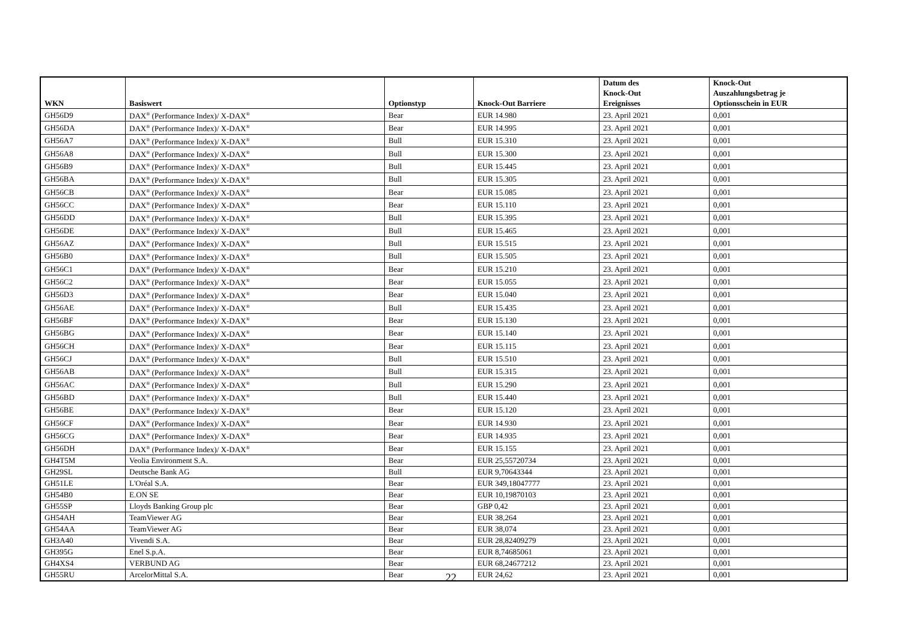| WKN | Basiswert | Optionstyp | Knock-Out Barriere | Datum des Knock-Out Ereignisses | Knock-Out Auszahlungsbetrag je Optionsschein in EUR |
| --- | --- | --- | --- | --- | --- |
| GH56D9 | DAX<sup>®</sup> (Performance Index)/ X-DAX<sup>®</sup> | Bear | EUR 14.980 | 23. April 2021 | 0,001 |
| GH56DA | DAX<sup>®</sup> (Performance Index)/ X-DAX<sup>®</sup> | Bear | EUR 14.995 | 23. April 2021 | 0,001 |
| GH56A7 | DAX<sup>®</sup> (Performance Index)/ X-DAX<sup>®</sup> | Bull | EUR 15.310 | 23. April 2021 | 0,001 |
| GH56A8 | DAX<sup>®</sup> (Performance Index)/ X-DAX<sup>®</sup> | Bull | EUR 15.300 | 23. April 2021 | 0,001 |
| GH56B9 | DAX<sup>®</sup> (Performance Index)/ X-DAX<sup>®</sup> | Bull | EUR 15.445 | 23. April 2021 | 0,001 |
| GH56BA | DAX<sup>®</sup> (Performance Index)/ X-DAX<sup>®</sup> | Bull | EUR 15.305 | 23. April 2021 | 0,001 |
| GH56CB | DAX<sup>®</sup> (Performance Index)/ X-DAX<sup>®</sup> | Bear | EUR 15.085 | 23. April 2021 | 0,001 |
| GH56CC | DAX<sup>®</sup> (Performance Index)/ X-DAX<sup>®</sup> | Bear | EUR 15.110 | 23. April 2021 | 0,001 |
| GH56DD | DAX<sup>®</sup> (Performance Index)/ X-DAX<sup>®</sup> | Bull | EUR 15.395 | 23. April 2021 | 0,001 |
| GH56DE | DAX<sup>®</sup> (Performance Index)/ X-DAX<sup>®</sup> | Bull | EUR 15.465 | 23. April 2021 | 0,001 |
| GH56AZ | DAX<sup>®</sup> (Performance Index)/ X-DAX<sup>®</sup> | Bull | EUR 15.515 | 23. April 2021 | 0,001 |
| GH56B0 | DAX<sup>®</sup> (Performance Index)/ X-DAX<sup>®</sup> | Bull | EUR 15.505 | 23. April 2021 | 0,001 |
| GH56C1 | DAX<sup>®</sup> (Performance Index)/ X-DAX<sup>®</sup> | Bear | EUR 15.210 | 23. April 2021 | 0,001 |
| GH56C2 | DAX<sup>®</sup> (Performance Index)/ X-DAX<sup>®</sup> | Bear | EUR 15.055 | 23. April 2021 | 0,001 |
| GH56D3 | DAX<sup>®</sup> (Performance Index)/ X-DAX<sup>®</sup> | Bear | EUR 15.040 | 23. April 2021 | 0,001 |
| GH56AE | DAX<sup>®</sup> (Performance Index)/ X-DAX<sup>®</sup> | Bull | EUR 15.435 | 23. April 2021 | 0,001 |
| GH56BF | DAX<sup>®</sup> (Performance Index)/ X-DAX<sup>®</sup> | Bear | EUR 15.130 | 23. April 2021 | 0,001 |
| GH56BG | DAX<sup>®</sup> (Performance Index)/ X-DAX<sup>®</sup> | Bear | EUR 15.140 | 23. April 2021 | 0,001 |
| GH56CH | DAX<sup>®</sup> (Performance Index)/ X-DAX<sup>®</sup> | Bear | EUR 15.115 | 23. April 2021 | 0,001 |
| GH56CJ | DAX<sup>®</sup> (Performance Index)/ X-DAX<sup>®</sup> | Bull | EUR 15.510 | 23. April 2021 | 0,001 |
| GH56AB | DAX<sup>®</sup> (Performance Index)/ X-DAX<sup>®</sup> | Bull | EUR 15.315 | 23. April 2021 | 0,001 |
| GH56AC | DAX<sup>®</sup> (Performance Index)/ X-DAX<sup>®</sup> | Bull | EUR 15.290 | 23. April 2021 | 0,001 |
| GH56BD | DAX<sup>®</sup> (Performance Index)/ X-DAX<sup>®</sup> | Bull | EUR 15.440 | 23. April 2021 | 0,001 |
| GH56BE | DAX<sup>®</sup> (Performance Index)/ X-DAX<sup>®</sup> | Bear | EUR 15.120 | 23. April 2021 | 0,001 |
| GH56CF | DAX<sup>®</sup> (Performance Index)/ X-DAX<sup>®</sup> | Bear | EUR 14.930 | 23. April 2021 | 0,001 |
| GH56CG | DAX<sup>®</sup> (Performance Index)/ X-DAX<sup>®</sup> | Bear | EUR 14.935 | 23. April 2021 | 0,001 |
| GH56DH | DAX<sup>®</sup> (Performance Index)/ X-DAX<sup>®</sup> | Bear | EUR 15.155 | 23. April 2021 | 0,001 |
| GH4T5M | Veolia Environment S.A. | Bear | EUR 25,55720734 | 23. April 2021 | 0,001 |
| GH29SL | Deutsche Bank AG | Bull | EUR 9,70643344 | 23. April 2021 | 0,001 |
| GH51LE | L'Oréal S.A. | Bear | EUR 349,18047777 | 23. April 2021 | 0,001 |
| GH54B0 | E.ON SE | Bear | EUR 10,19870103 | 23. April 2021 | 0,001 |
| GH55SP | Lloyds Banking Group plc | Bear | GBP 0,42 | 23. April 2021 | 0,001 |
| GH54AH | TeamViewer AG | Bear | EUR 38,264 | 23. April 2021 | 0,001 |
| GH54AA | TeamViewer AG | Bear | EUR 38,074 | 23. April 2021 | 0,001 |
| GH3A40 | Vivendi S.A. | Bear | EUR 28,82409279 | 23. April 2021 | 0,001 |
| GH395G | Enel S.p.A. | Bear | EUR 8,74685061 | 23. April 2021 | 0,001 |
| GH4XS4 | VERBUND AG | Bear | EUR 68,24677212 | 23. April 2021 | 0,001 |
| GH55RU | ArcelorMittal S.A. | Bear | EUR 24,62 | 23. April 2021 | 0,001 |
22